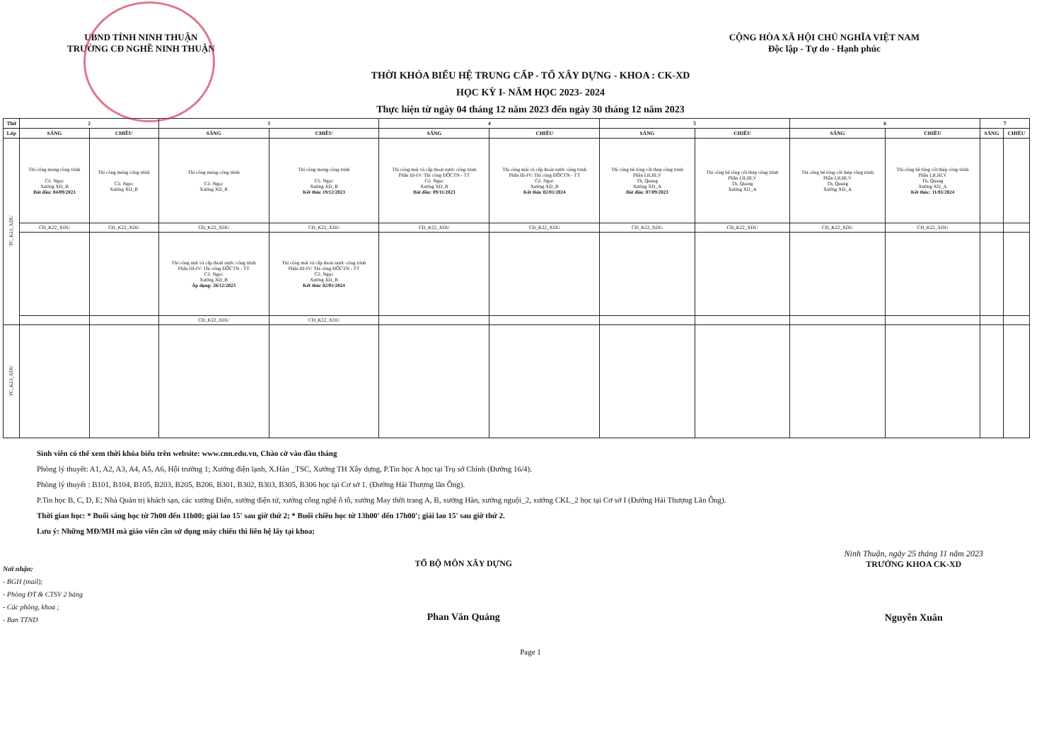UBND TỈNH NINH THUẬN
TRƯỜNG CĐ NGHỀ NINH THUẬN
CỘNG HÒA XÃ HỘI CHỦ NGHĨA VIỆT NAM
Độc lập - Tự do - Hạnh phúc
THỜI KHÓA BIỂU HỆ TRUNG CẤP - TỔ XÂY DỰNG - KHOA : CK-XD
HỌC KỲ I- NĂM HỌC 2023- 2024
Thực hiện từ ngày 04 tháng 12 năm 2023 đến ngày 30 tháng 12 năm 2023
| Thứ | 2 | | 3 | | 4 | | 5 | | 6 | | 7 | |
| --- | --- | --- | --- | --- | --- | --- | --- | --- | --- | --- | --- | --- |
| Lớp | SÁNG | CHIỀU | SÁNG | CHIỀU | SÁNG | CHIỀU | SÁNG | CHIỀU | SÁNG | CHIỀU | SÁNG | CHIỀU |
| TC_K22_XDU | Thi công móng công trình Cô. Ngọc Xưởng XD_B Bắt đầu: 04/09/2023 | Thi công móng công trình Cô. Ngọc Xưởng XD_B | Thi công móng công trình Cô. Ngọc Xưởng XD_B | Thi công móng công trình Cô. Ngọc Xưởng XD_B Kết thúc 19/12/2023 | Thi công mái và cấp thoát nước công trình Phần III-IV: Thi công ĐÔCTN - TT Cô. Ngọc Xưởng XD_B Bắt đầu: 09/11/2023 | Thi công mái và cấp thoát nước công trình Phần III-IV: Thi công ĐÔCTN - TT Cô. Ngọc Xưởng XD_B Kết thúc 02/01/2024 | Thi công bê tông cốt thép công trình Phần I,II,III,V Th, Quang Xưởng XD_A Bắt đầu: 07/09/2023 | Thi công bê tông cốt thép công trình Phần I,II,III,V Th, Quang Xưởng XD_A | Thi công bê tông cốt thép công trình Phần I,II,III,V Th, Quang Xưởng XD_A | Thi công bê tông cốt thép công trình Phần I,II,III,V Th, Quang Xưởng XD_A Kết thúc: 11/01/2024 | | |
| | CĐ_K22_XDU | CĐ_K22_XDU | CĐ_K22_XDU | CĐ_K22_XDU | CĐ_K22_XDU | CĐ_K22_XDU | CĐ_K22_XDU | CĐ_K22_XDU | CĐ_K22_XDU | CĐ_K22_XDU | | |
| | | | Thi công mái và cấp thoát nước công trình Phần III-IV: Thi công ĐÔCTN - TT Cô. Ngọc Xưởng XD_B Áp dụng: 26/12/2023 | Thi công mái và cấp thoát nước công trình Phần III-IV: Thi công ĐÔCTN - TT Cô. Ngọc Xưởng XD_B Kết thúc 02/01/2024 | | | | | | | | |
| | | | CĐ_K22_XDU | CĐ_K22_XDU | | | | | | | | |
| TC_K23_XDU | | | | | | | | | | | | |
Sinh viên có thể xem thời khóa biểu trên website: www.cnn.edu.vn, Chào cờ vào đầu tháng
Phòng lý thuyết: A1, A2, A3, A4, A5, A6, Hội trường 1; Xưởng điện lạnh, X.Hàn _TSC, Xưởng TH Xây dựng, P.Tin học A học tại Trụ sở Chính (Đường 16/4).
Phòng lý thuyết : B101, B104, B105, B203, B205, B206, B301, B302, B303, B305, B306 học tại Cơ sở 1. (Đường Hải Thượng lãn Ông).
P.Tin học B, C, D, E; Nhà Quản trị khách sạn, các xưởng Điện, xưởng điện tử, xưởng công nghệ ô tô, xưởng May thời trang A, B, xưởng Hàn, xưởng nguội_2, xưởng CKL_2 học tại Cơ sở I (Đường Hải Thượng Lãn Ông).
Thời gian học: * Buổi sáng học từ 7h00 đến 11h00; giải lao 15' sau giờ thứ 2; * Buổi chiều học từ 13h00' đến 17h00'; giải lao 15' sau giờ thứ 2.
Lưu ý: Những MĐ/MH mà giáo viên cần sử dụng máy chiếu thì liên hệ lấy tại khoa;
Nơi nhận:
- BGH (mail);
- Phòng ĐT & CTSV 2 bảng
- Các phòng, khoa ;
- Ban TTND
TỔ BỘ MÔN XÂY DỰNG
Phan Văn Quảng
Ninh Thuận, ngày 25 tháng 11 năm 2023
TRƯỞNG KHOA CK-XD
Nguyễn Xuân
Page 1